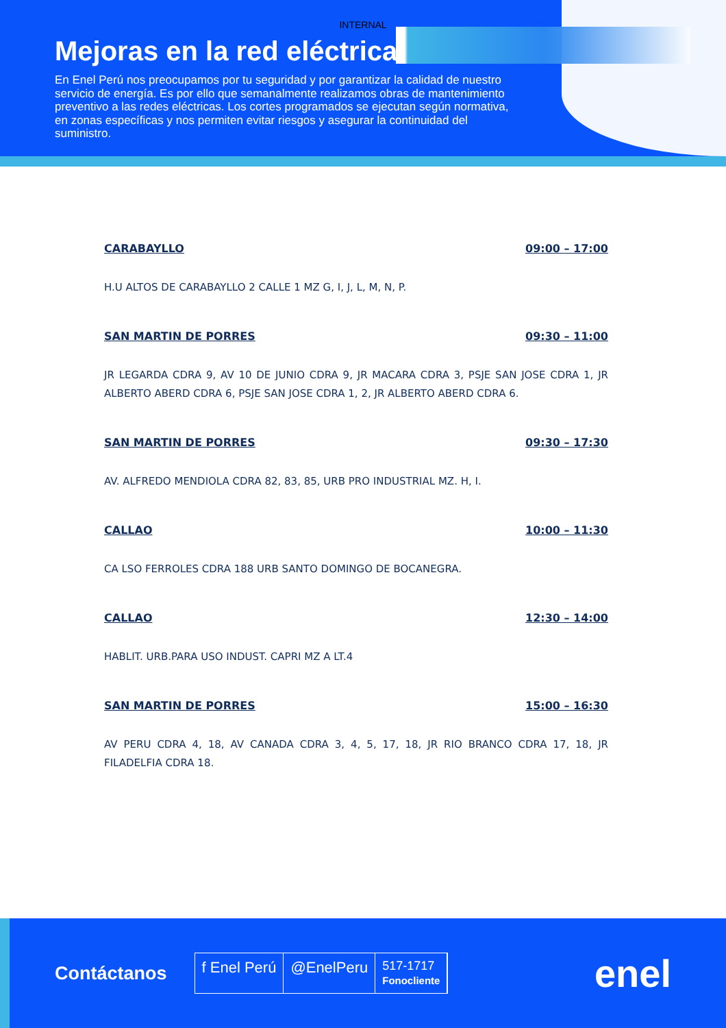INTERNAL
Mejoras en la red eléctrica
En Enel Perú nos preocupamos por tu seguridad y por garantizar la calidad de nuestro servicio de energía. Es por ello que semanalmente realizamos obras de mantenimiento preventivo a las redes eléctricas. Los cortes programados se ejecutan según normativa, en zonas específicas y nos permiten evitar riesgos y asegurar la continuidad del suministro.
CARABAYLLO 09:00 – 17:00
H.U ALTOS DE CARABAYLLO 2 CALLE 1 MZ G, I, J, L, M, N, P.
SAN MARTIN DE PORRES 09:30 – 11:00
JR LEGARDA CDRA 9, AV 10 DE JUNIO CDRA 9, JR MACARA CDRA 3, PSJE SAN JOSE CDRA 1, JR ALBERTO ABERD CDRA 6, PSJE SAN JOSE CDRA 1, 2, JR ALBERTO ABERD CDRA 6.
SAN MARTIN DE PORRES 09:30 – 17:30
AV. ALFREDO MENDIOLA CDRA 82, 83, 85, URB PRO INDUSTRIAL MZ. H, I.
CALLAO 10:00 – 11:30
CA LSO FERROLES CDRA 188 URB SANTO DOMINGO DE BOCANEGRA.
CALLAO 12:30 – 14:00
HABLIT. URB.PARA USO INDUST. CAPRI MZ A LT.4
SAN MARTIN DE PORRES 15:00 – 16:30
AV PERU CDRA 4, 18, AV CANADA CDRA 3, 4, 5, 17, 18, JR RIO BRANCO CDRA 17, 18, JR FILADELFIA CDRA 18.
Contáctanos
f Enel Perú @EnelPeru
517-1717
Fonocliente
enel